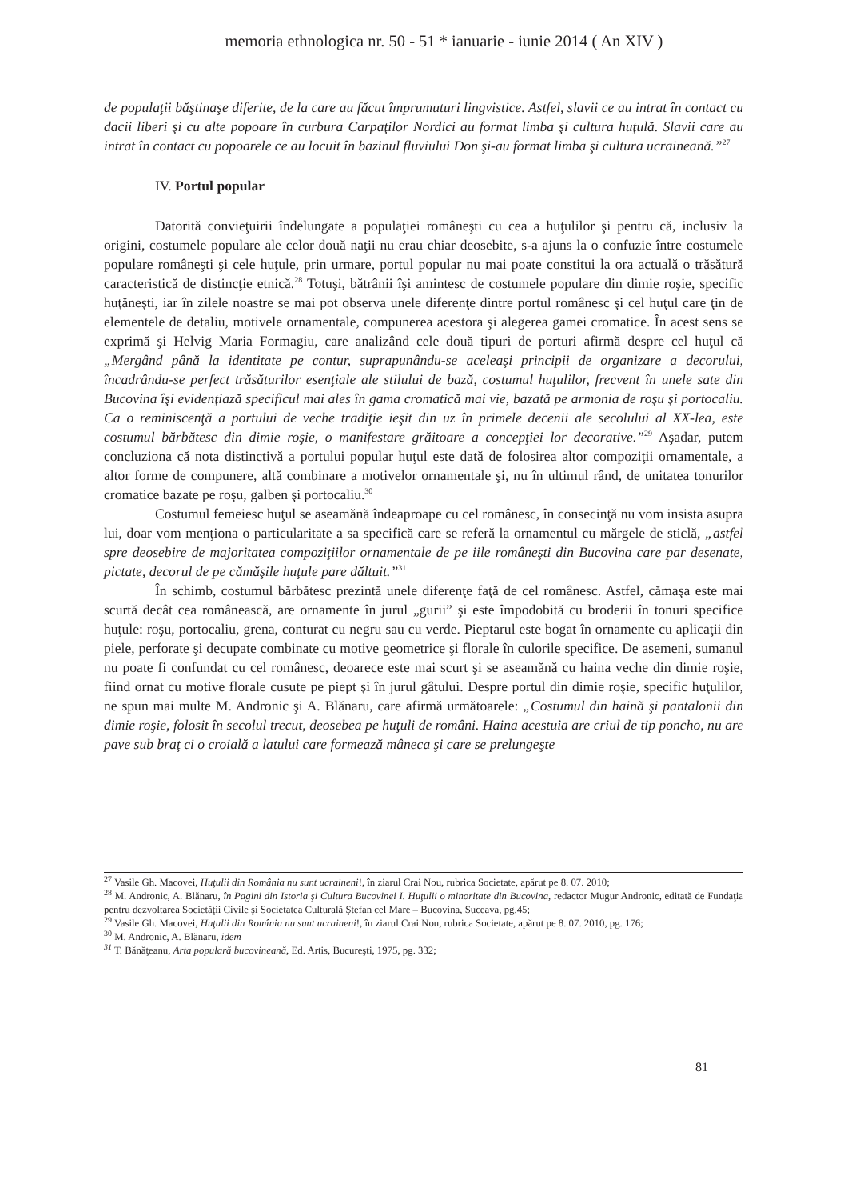memoria ethnologica nr. 50 - 51 * ianuarie - iunie 2014 ( An XIV )
de populaţii băştinaşe diferite, de la care au făcut împrumuturi lingvistice. Astfel, slavii ce au intrat în contact cu dacii liberi şi cu alte popoare în curbura Carpaţilor Nordici au format limba şi cultura huţulă. Slavii care au intrat în contact cu popoarele ce au locuit în bazinul fluviului Don şi-au format limba şi cultura ucraineană.”<sup>27</sup>
IV. Portul popular
Datorită convieţuirii îndelungate a populaţiei româneşti cu cea a huţulilor şi pentru că, inclusiv la origini, costumele populare ale celor două naţii nu erau chiar deosebite, s-a ajuns la o confuzie între costumele populare româneşti şi cele huţule, prin urmare, portul popular nu mai poate constitui la ora actuală o trăsătură caracteristică de distincţie etnică.<sup>28</sup> Totuşi, bătrânii îşi amintesc de costumele populare din dimie roşie, specific huţăneşti, iar în zilele noastre se mai pot observa unele diferenţe dintre portul românesc şi cel huţul care ţin de elementele de detaliu, motivele ornamentale, compunerea acestora şi alegerea gamei cromatice. În acest sens se exprimă şi Helvig Maria Formagiu, care analizând cele două tipuri de porturi afirmă despre cel huţul că „Mergând până la identitate pe contur, suprapunându-se aceleaşi principii de organizare a decorului, încadrându-se perfect trăsăturilor esenţiale ale stilului de bază, costumul huţulilor, frecvent în unele sate din Bucovina îşi evidenţiază specificul mai ales în gama cromatică mai vie, bazată pe armonia de roşu şi portocaliu. Ca o reminiscenţă a portului de veche tradiţie ieşit din uz în primele decenii ale secolului al XX-lea, este costumul bărbătesc din dimie roşie, o manifestare grăitoare a concepţiei lor decorative.”<sup>29</sup> Aşadar, putem concluziona că nota distinctivă a portului popular huţul este dată de folosirea altor compoziţii ornamentale, a altor forme de compunere, altă combinare a motivelor ornamentale şi, nu în ultimul rând, de unitatea tonurilor cromatice bazate pe roşu, galben şi portocaliu.<sup>30</sup>
Costumul femeiesc huţul se aseamănă îndeaproape cu cel românesc, în consecinţă nu vom insista asupra lui, doar vom menţiona o particularitate a sa specifică care se referă la ornamentul cu mărgele de sticlă, „astfel spre deosebire de majoritatea compoziţiilor ornamentale de pe iile româneşti din Bucovina care par desenate, pictate, decorul de pe cămăşile huţule pare dăltuit.”<sup>31</sup>
În schimb, costumul bărbătesc prezintă unele diferenţe faţă de cel românesc. Astfel, cămaşa este mai scurtă decât cea românească, are ornamente în jurul „gurii” şi este împodobită cu broderii în tonuri specifice huţule: roşu, portocaliu, grena, conturat cu negru sau cu verde. Pieptarul este bogat în ornamente cu aplicaţii din piele, perforate şi decupate combinate cu motive geometrice şi florale în culorile specifice. De asemeni, sumanul nu poate fi confundat cu cel românesc, deoarece este mai scurt şi se aseamănă cu haina veche din dimie roşie, fiind ornat cu motive florale cusute pe piept şi în jurul gâtului. Despre portul din dimie roşie, specific huţulilor, ne spun mai multe M. Andronic şi A. Blănaru, care afirmă următoarele: „Costumul din haină şi pantalonii din dimie roşie, folosit în secolul trecut, deosebea pe huţuli de români. Haina acestuia are criul de tip poncho, nu are pave sub braţ ci o croială a latului care formează mâneca şi care se prelungeşte
<sup>27</sup> Vasile Gh. Macovei, Huţulii din România nu sunt ucraineni!, în ziarul Crai Nou, rubrica Societate, apărut pe 8. 07. 2010;
<sup>28</sup> M. Andronic, A. Blănaru, în Pagini din Istoria şi Cultura Bucovinei I. Huţulii o minoritate din Bucovina, redactor Mugur Andronic, editată de Fundaţia pentru dezvoltarea Societăţii Civile şi Societatea Culturală Ştefan cel Mare – Bucovina, Suceava, pg.45;
<sup>29</sup> Vasile Gh. Macovei, Huţulii din Romînia nu sunt ucraineni!, în ziarul Crai Nou, rubrica Societate, apărut pe 8. 07. 2010, pg. 176;
<sup>30</sup> M. Andronic, A. Blănaru, idem
<sup>31</sup> T. Bănăţeanu, Arta populară bucovineană, Ed. Artis, Bucureşti, 1975, pg. 332;
81